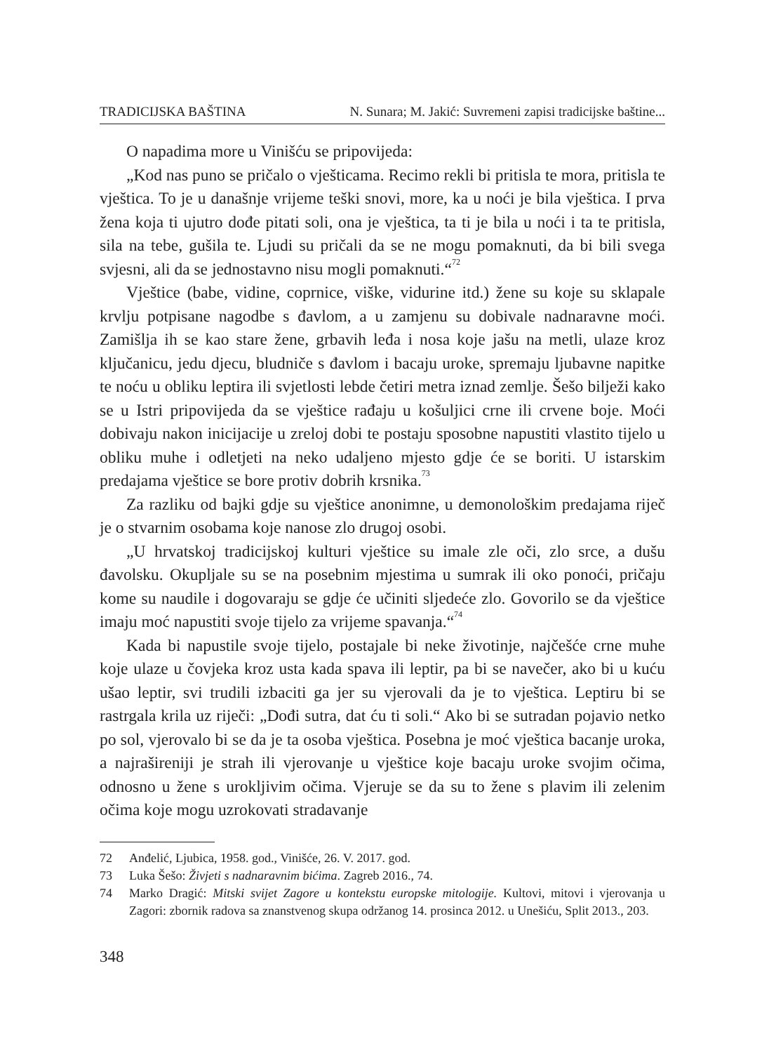TRADICIJSKA BAŠTINA N. Sunara; M. Jakić: Suvremeni zapisi tradicijske baštine...
O napadima more u Vinišću se pripovijeda:
„Kod nas puno se pričalo o vješticama. Recimo rekli bi pritisla te mora, pritisla te vještica. To je u današnje vrijeme teški snovi, more, ka u noći je bila vještica. I prva žena koja ti ujutro dođe pitati soli, ona je vještica, ta ti je bila u noći i ta te pritisla, sila na tebe, gušila te. Ljudi su pričali da se ne mogu pomaknuti, da bi bili svega svjesni, ali da se jednostavno nisu mogli pomaknuti.“<sup>72</sup>
Vještice (babe, vidine, coprnice, viške, vidurine itd.) žene su koje su sklapale krvlju potpisane nagodbe s đavlom, a u zamjenu su dobivale nadnaravne moći. Zamišlja ih se kao stare žene, grbavih leđa i nosa koje jašu na metli, ulaze kroz ključanicu, jedu djecu, bludniče s đavlom i bacaju uroke, spremaju ljubavne napitke te noću u obliku leptira ili svjetlosti lebde četiri metra iznad zemlje. Šešo bilježi kako se u Istri pripovijeda da se vještice rađaju u košuljici crne ili crvene boje. Moći dobivaju nakon inicijacije u zreloj dobi te postaju sposobne napustiti vlastito tijelo u obliku muhe i odletjeti na neko udaljeno mjesto gdje će se boriti. U istarskim predajama vještice se bore protiv dobrih krsnika.<sup>73</sup>
Za razliku od bajki gdje su vještice anonimne, u demonološkim predajama riječ je o stvarnim osobama koje nanose zlo drugoj osobi.
„U hrvatskoj tradicijskoj kulturi vještice su imale zle oči, zlo srce, a dušu đavolsku. Okupljale su se na posebnim mjestima u sumrak ili oko ponoći, pričaju kome su naudile i dogovaraju se gdje će učiniti sljedeće zlo. Govorilo se da vještice imaju moć napustiti svoje tijelo za vrijeme spavanja.“<sup>74</sup>
Kada bi napustile svoje tijelo, postajale bi neke životinje, najčešće crne muhe koje ulaze u čovjeka kroz usta kada spava ili leptir, pa bi se navečer, ako bi u kuću ušao leptir, svi trudili izbaciti ga jer su vjerovali da je to vještica. Leptiru bi se rastrgala krila uz riječi: „Dođi sutra, dat ću ti soli.“ Ako bi se sutradan pojavio netko po sol, vjerovalo bi se da je ta osoba vještica. Posebna je moć vještica bacanje uroka, a najrašireniji je strah ili vjerovanje u vještice koje bacaju uroke svojim očima, odnosno u žene s urokljivim očima. Vjeruje se da su to žene s plavim ili zelenim očima koje mogu uzrokovati stradavanje
72 Anđelić, Ljubica, 1958. god., Vinišće, 26. V. 2017. god.
73 Luka Šešo: Živjeti s nadnaravnim bićima. Zagreb 2016., 74.
74 Marko Dragić: Mitski svijet Zagore u kontekstu europske mitologije. Kultovi, mitovi i vjerovanja u Zagori: zbornik radova sa znanstvenog skupa održanog 14. prosinca 2012. u Unešiću, Split 2013., 203.
348